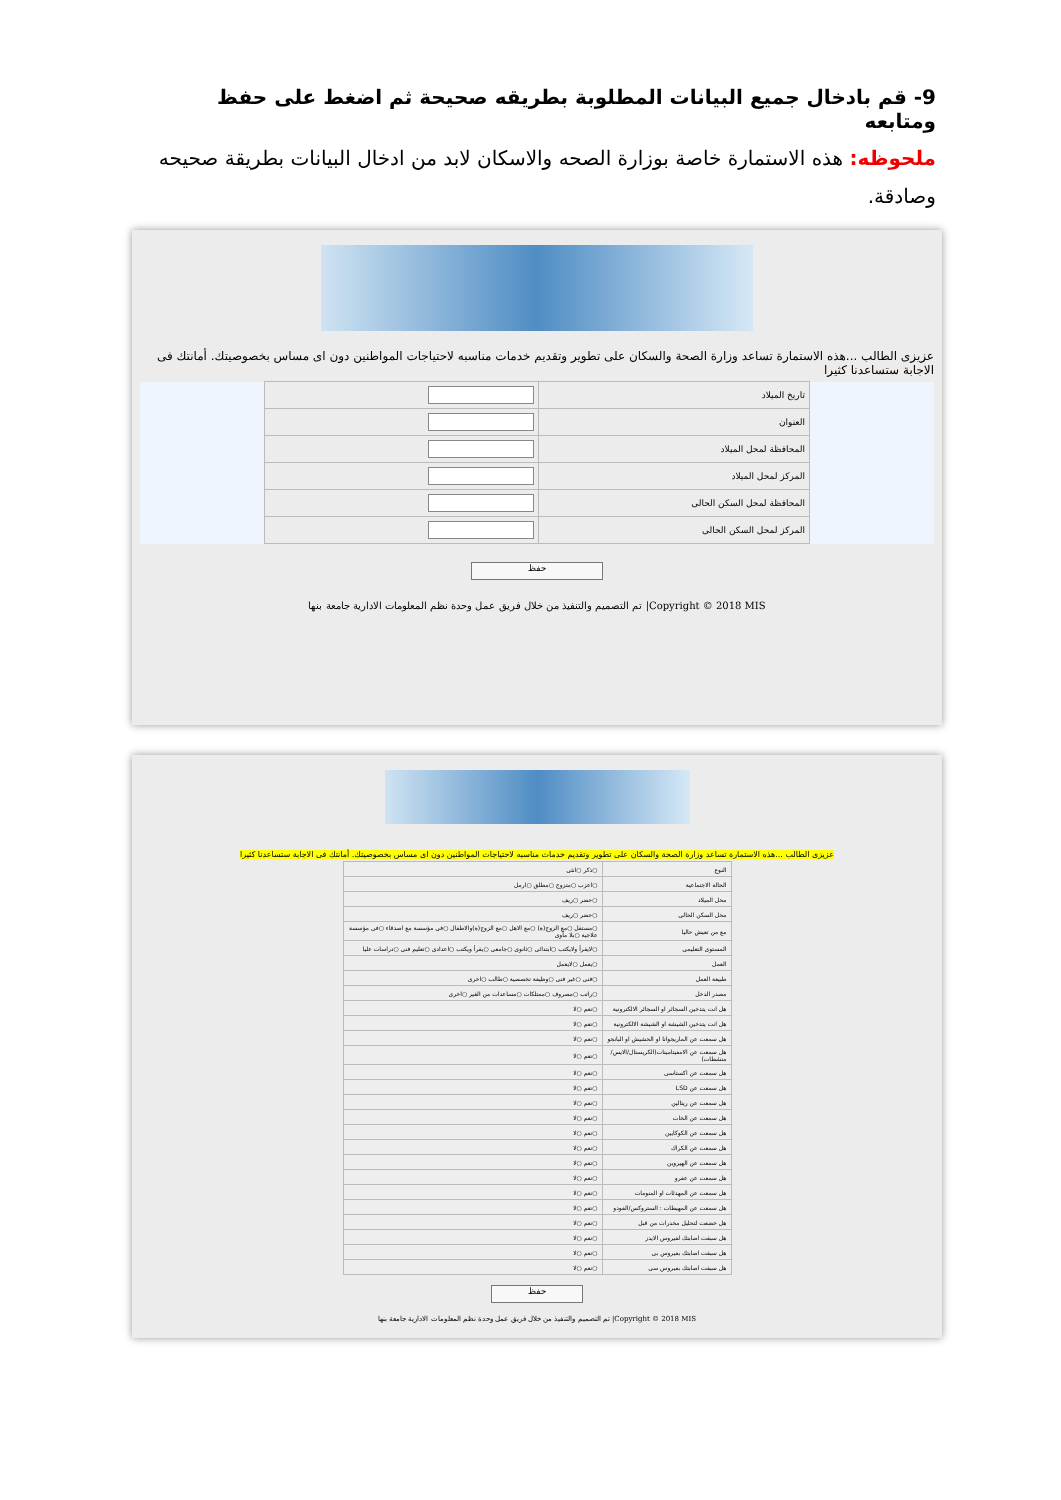9- قم بادخال جميع البيانات المطلوبة بطريقه صحيحة ثم اضغط على حفظ ومتابعه
ملحوظه: هذه الاستمارة خاصة بوزارة الصحه والاسكان لابد من ادخال البيانات بطريقة صحيحه وصادقة.
عزيزى الطالب ...هذه الاستمارة تساعد وزارة الصحة والسكان على تطوير وتقديم خدمات مناسبه لاحتياجات المواطنين دون اى مساس بخصوصيتك. أمانتك فى الاجابة ستساعدنا كثيرا
| | تاريخ الميلاد | | |
| | العنوان | | |
| | المحافظة لمحل الميلاد | | |
| | المركز لمحل الميلاد | | |
| | المحافظة لمحل السكن الحالى | | |
| | المركز لمحل السكن الحالى | | |
حفظ
Copyright © 2018 MIS| تم التصميم والتنفيذ من خلال فريق عمل وحدة نظم المعلومات الادارية جامعة بنها
عزيزى الطالب ...هذه الاستمارة تساعد وزارة الصحة والسكان على تطوير وتقديم خدمات مناسبه لاحتياجات المواطنين دون اى مساس بخصوصيتك. أمانتك فى الاجابة ستساعدنا كثيرا
| النوع | ○ذكر ○انثى |
| الحالة الاجتماعية | ○اعزب ○متزوج ○مطلق ○ارمل |
| محل الميلاد | ○حضر ○ريف |
| محل السكن الحالى | ○حضر ○ريف |
| مع من تعيش حاليا | ○مستقل ○مع الزوج(ة) ○مع الاهل ○مع الزوج(ة)والاطفال ○فى مؤسسة مع اصدقاء ○فى مؤسسة علاجية ○بلا مأوى |
| المستوى التعليمى | ○لايقرأ ولايكتب ○ابتدائى ○ثانوى ○جامعى ○يقرأ ويكتب ○اعدادى ○تعليم فنى ○دراسات عليا |
| العمل | ○يعمل ○لايعمل |
| طبيعة العمل | ○فنى ○غير فنى ○وظيفة تخصصية ○طالب ○اخرى |
| مصدر الدخل | ○راتب ○مصروف ○ممتلكات ○مساعدات من الغير ○اخرى |
| هل انت يتدخين السجائر او السجائر الالكترونية | ○نعم ○لا |
| هل انت يتدخين الشيشة او الشيشة الالكترونية | ○نعم ○لا |
| هل سمعت عن الماريجوانا او الحشيش او البانجو | ○نعم ○لا |
| هل سمعت عن الامفيتامينات(الكريستال/الايس/منشطات) | ○نعم ○لا |
| هل سمعت عن اكستاسى | ○نعم ○لا |
| هل سمعت عن LSD | ○نعم ○لا |
| هل سمعت عن ريتالين | ○نعم ○لا |
| هل سمعت عن الخات | ○نعم ○لا |
| هل سمعت عن الكوكايين | ○نعم ○لا |
| هل سمعت عن الكراك | ○نعم ○لا |
| هل سمعت عن الهيروين | ○نعم ○لا |
| هل سمعت عن عفرو | ○نعم ○لا |
| هل سمعت عن المهدئات او المنومات | ○نعم ○لا |
| هل سمعت عن المهبطات : الستروكس/الفودو | ○نعم ○لا |
| هل خضعت لتحليل مخدرات من قبل | ○نعم ○لا |
| هل سبقت اصابتك لفيروس الايدز | ○نعم ○لا |
| هل سبقت اصابتك بفيروس بى | ○نعم ○لا |
| هل سبقت اصابتك بفيروس سى | ○نعم ○لا |
حفظ
Copyright © 2018 MIS| تم التصميم والتنفيذ من خلال فريق عمل وحدة نظم المعلومات الادارية جامعة بنها